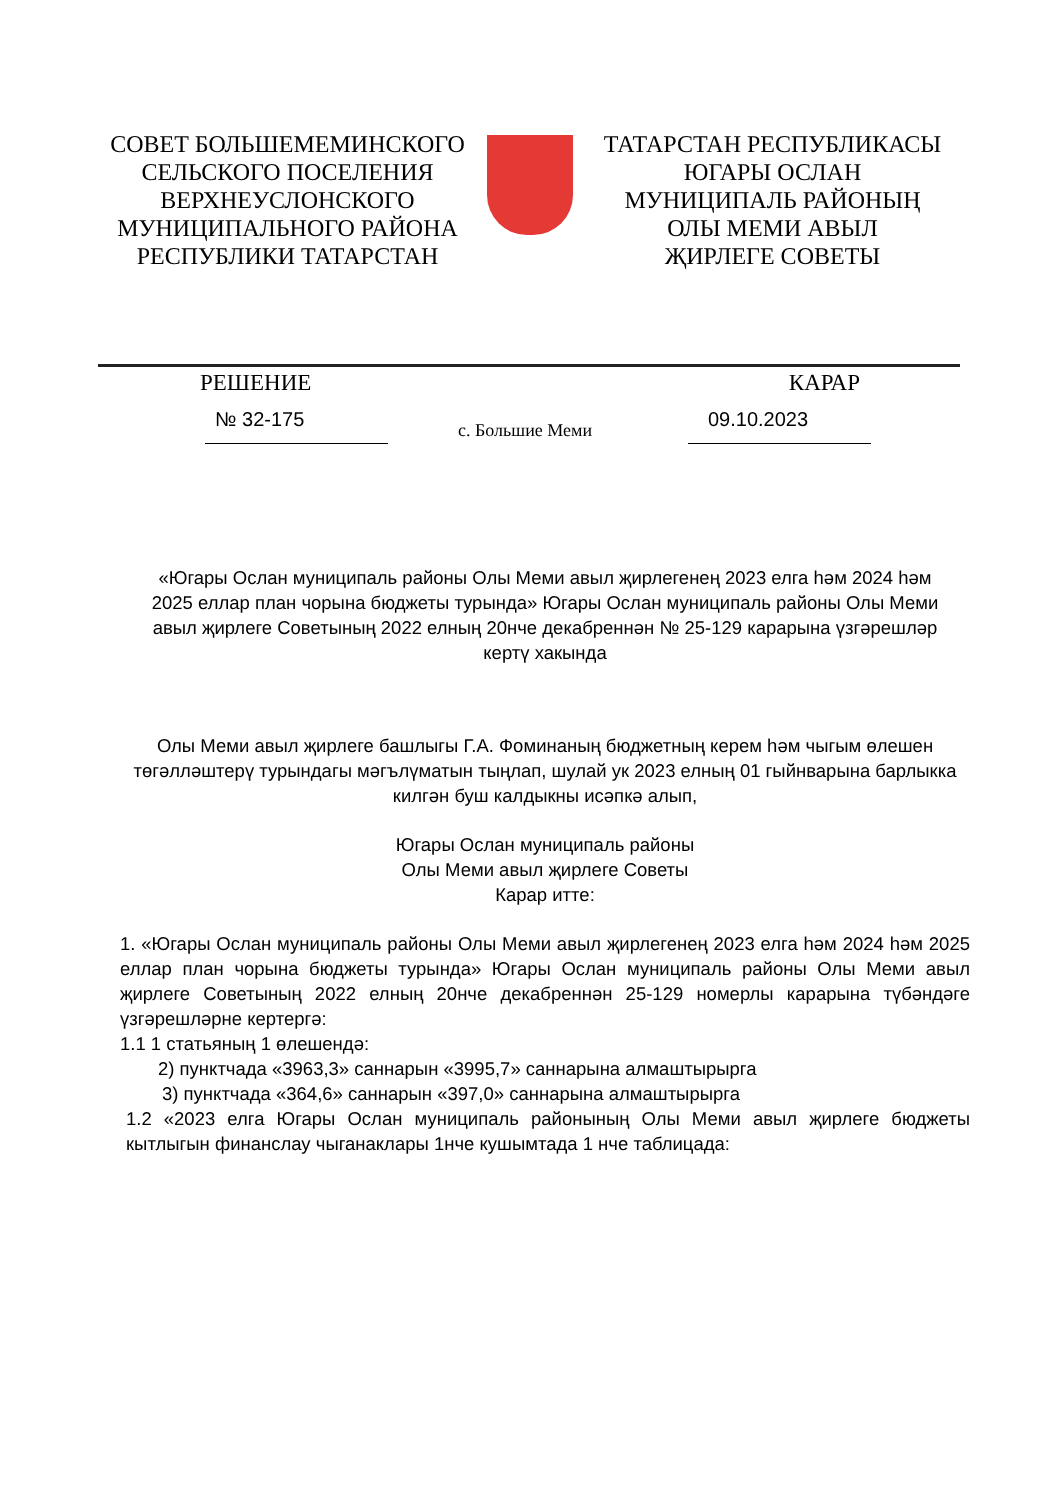СОВЕТ БОЛЬШЕМЕМИНСКОГО
СЕЛЬСКОГО ПОСЕЛЕНИЯ
ВЕРХНЕУСЛОНСКОГО
МУНИЦИПАЛЬНОГО РАЙОНА
РЕСПУБЛИКИ ТАТАРСТАН
ТАТАРСТАН РЕСПУБЛИКАСЫ
ЮГАРЫ ОСЛАН
МУНИЦИПАЛЬ РАЙОНЫҢ
ОЛЫ МЕМИ АВЫЛ
ҖИРЛЕГЕ СОВЕТЫ
РЕШЕНИЕ КАРАР
№ 32-175 с. Большие Меми 09.10.2023
«Югары Ослан муниципаль районы Олы Меми авыл җирлегенең 2023 елга һәм 2024 һәм 2025 еллар план чорына бюджеты турында» Югары Ослан муниципаль районы Олы Меми авыл җирлеге Советының 2022 елның 20нче декабреннән № 25-129 карарына үзгәрешләр кертү хакында
Олы Меми авыл җирлеге башлыгы Г.А. Фоминаның бюджетның керем һәм чыгым өлешен төгәлләштерү турындагы мәгълүматын тыңлап, шулай ук 2023 елның 01 гыйнварына барлыкка килгән буш калдыкны исәпкә алып,
Югары Ослан муниципаль районы
Олы Меми авыл җирлеге Советы
Карар итте:
1. «Югары Ослан муниципаль районы Олы Меми авыл җирлегенең 2023 елга һәм 2024 һәм 2025 еллар план чорына бюджеты турында» Югары Ослан муниципаль районы Олы Меми авыл җирлеге Советының 2022 елның 20нче декабреннән 25-129 номерлы карарына түбәндәге үзгәрешләрне кертергә:
1.1 1 статьяның 1 өлешендә:
2) пунктчада «3963,3» саннарын «3995,7» саннарына алмаштырырга
3) пунктчада «364,6» саннарын «397,0» саннарына алмаштырырга
1.2 «2023 елга Югары Ослан муниципаль районының Олы Меми авыл җирлеге бюджеты кытлыгын финанслау чыганаклары 1нче кушымтада 1 нче таблицада: